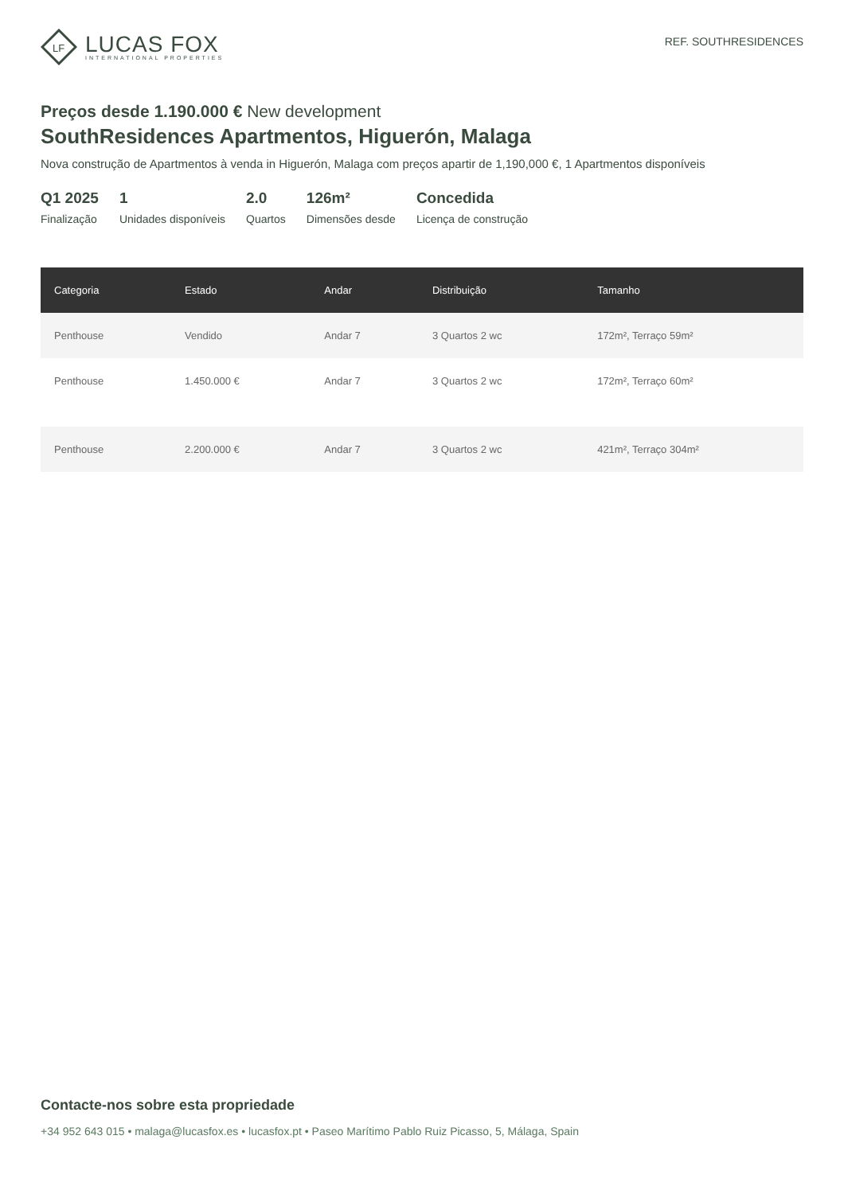LF
LUCAS FOX
INTERNATIONAL PROPERTIES
REF. SOUTHRESIDENCES
Preços desde 1.190.000 € New development
SouthResidences Apartmentos, Higuerón, Malaga
Nova construção de Apartmentos à venda in Higuerón, Malaga com preços apartir de 1,190,000 €, 1 Apartmentos disponíveis
Q1 2025
Finalização
1
Unidades disponíveis
2.0
Quartos
126m²
Dimensões desde
Concedida
Licença de construção
| Categoria | Estado | Andar | Distribuição | Tamanho |
| --- | --- | --- | --- | --- |
| Penthouse | Vendido | Andar 7 | 3 Quartos 2 wc | 172m², Terraço 59m² |
| Penthouse | 1.450.000 € | Andar 7 | 3 Quartos 2 wc | 172m², Terraço 60m² |
| Penthouse | 2.200.000 € | Andar 7 | 3 Quartos 2 wc | 421m², Terraço 304m² |
Contacte-nos sobre esta propriedade
+34 952 643 015 • malaga@lucasfox.es • lucasfox.pt • Paseo Marítimo Pablo Ruiz Picasso, 5, Málaga, Spain